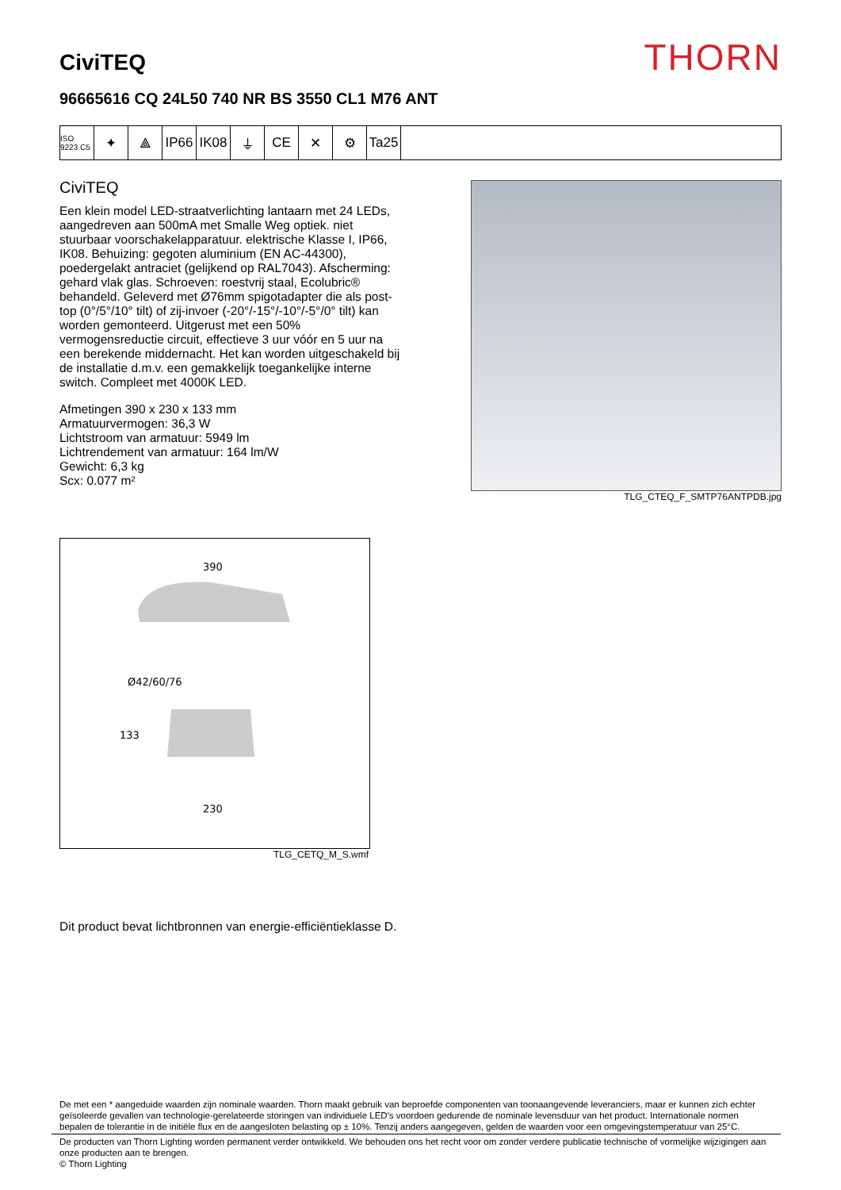CiviTEQ
THORN
96665616 CQ 24L50 740 NR BS 3550 CL1 M76 ANT
ISO 9223 C5
✦ ⟁ IP66 IK08 ⏚ CE ✕ ⚙ Ta25
CiviTEQ
Een klein model LED-straatverlichting lantaarn met 24 LEDs, aangedreven aan 500mA met Smalle Weg optiek. niet stuurbaar voorschakelapparatuur. elektrische Klasse I, IP66, IK08. Behuizing: gegoten aluminium (EN AC-44300), poedergelakt antraciet (gelijkend op RAL7043). Afscherming: gehard vlak glas. Schroeven: roestvrij staal, Ecolubric® behandeld. Geleverd met Ø76mm spigotadapter die als post-top (0°/5°/10° tilt) of zij-invoer (-20°/-15°/-10°/-5°/0° tilt) kan worden gemonteerd. Uitgerust met een 50% vermogensreductie circuit, effectieve 3 uur vóór en 5 uur na een berekende middernacht. Het kan worden uitgeschakeld bij de installatie d.m.v. een gemakkelijk toegankelijke interne switch. Compleet met 4000K LED.
Afmetingen 390 x 230 x 133 mm
Armatuurvermogen: 36,3 W
Lichtstroom van armatuur: 5949 lm
Lichtrendement van armatuur: 164 lm/W
Gewicht: 6,3 kg
Scx: 0.077 m²
TLG_CTEQ_F_SMTP76ANTPDB.jpg
390
Ø42/60/76
133
230
TLG_CETQ_M_S.wmf
Dit product bevat lichtbronnen van energie-efficiëntieklasse D.
De met een * aangeduide waarden zijn nominale waarden. Thorn maakt gebruik van beproefde componenten van toonaangevende leveranciers, maar er kunnen zich echter geïsoleerde gevallen van technologie-gerelateerde storingen van individuele LED's voordoen gedurende de nominale levensduur van het product. Internationale normen bepalen de tolerantie in de initiële flux en de aangesloten belasting op ± 10%. Tenzij anders aangegeven, gelden de waarden voor een omgevingstemperatuur van 25°C.
De producten van Thorn Lighting worden permanent verder ontwikkeld. We behouden ons het recht voor om zonder verdere publicatie technische of vormelijke wijzigingen aan onze producten aan te brengen.
© Thorn Lighting